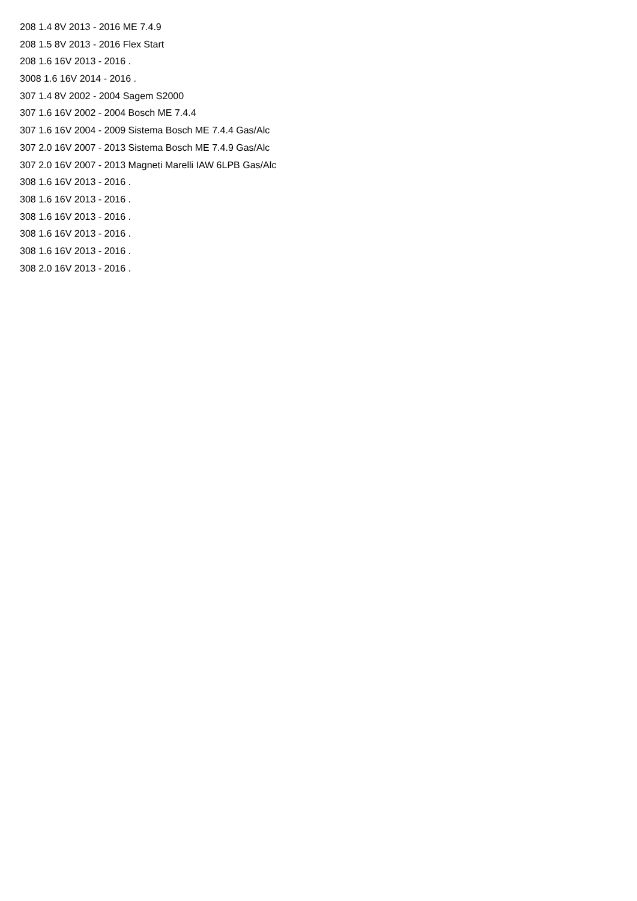208 1.4 8V 2013 - 2016 ME 7.4.9
208 1.5 8V 2013 - 2016 Flex Start
208 1.6 16V 2013 - 2016 .
3008 1.6 16V 2014 - 2016 .
307 1.4 8V 2002 - 2004 Sagem S2000
307 1.6 16V 2002 - 2004 Bosch ME 7.4.4
307 1.6 16V 2004 - 2009 Sistema Bosch ME 7.4.4 Gas/Alc
307 2.0 16V 2007 - 2013 Sistema Bosch ME 7.4.9 Gas/Alc
307 2.0 16V 2007 - 2013 Magneti Marelli IAW 6LPB Gas/Alc
308 1.6 16V 2013 - 2016 .
308 1.6 16V 2013 - 2016 .
308 1.6 16V 2013 - 2016 .
308 1.6 16V 2013 - 2016 .
308 1.6 16V 2013 - 2016 .
308 2.0 16V 2013 - 2016 .